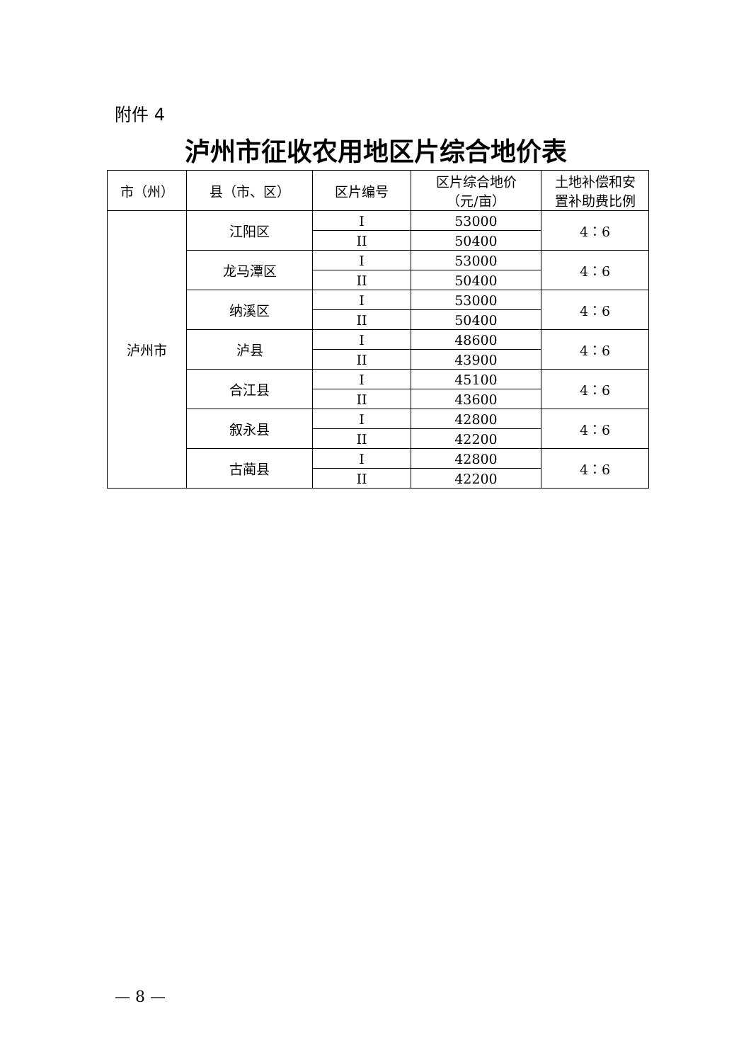附件 4
泸州市征收农用地区片综合地价表
| 市（州） | 县（市、区） | 区片编号 | 区片综合地价 （元/亩） | 土地补偿和安 置补助费比例 |
| --- | --- | --- | --- | --- |
| 泸州市 | 江阳区 | I | 53000 | 4：6 |
| | | II | 50400 | |
| | 龙马潭区 | I | 53000 | 4：6 |
| | | II | 50400 | |
| | 纳溪区 | I | 53000 | 4：6 |
| | | II | 50400 | |
| | 泸县 | I | 48600 | 4：6 |
| | | II | 43900 | |
| | 合江县 | I | 45100 | 4：6 |
| | | II | 43600 | |
| | 叙永县 | I | 42800 | 4：6 |
| | | II | 42200 | |
| | 古蔺县 | I | 42800 | 4：6 |
| | | II | 42200 | |
— 8 —